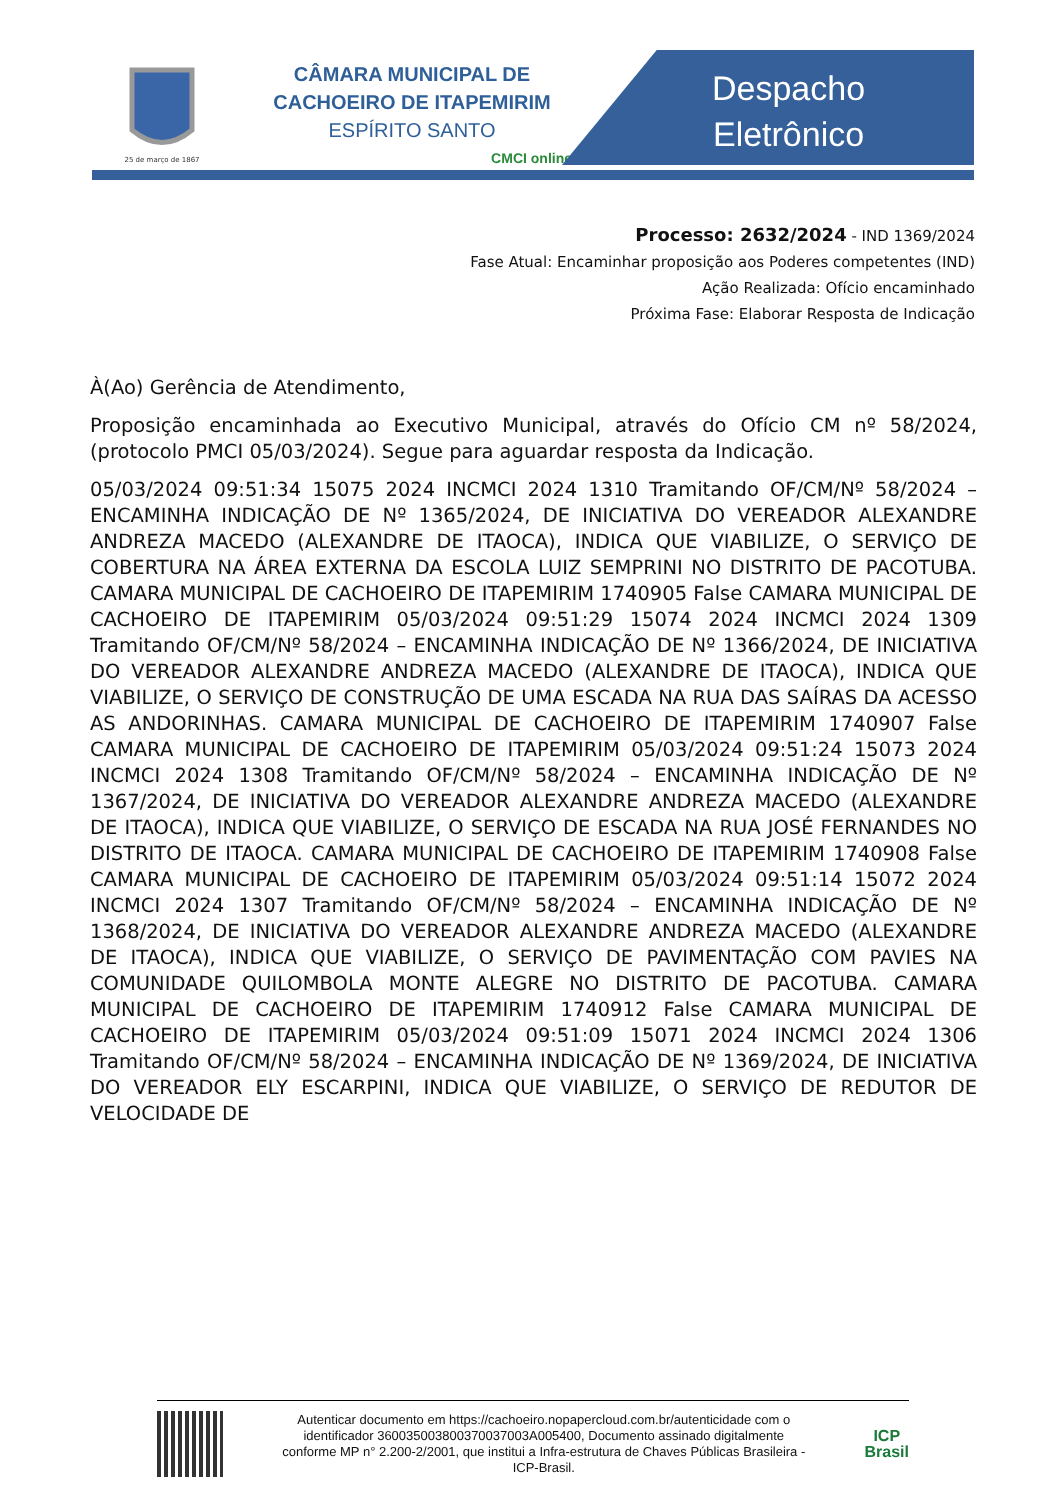25 de março de 1867
CÂMARA MUNICIPAL DE
CACHOEIRO DE ITAPEMIRIM
ESPÍRITO SANTO
CMCI online
Despacho
Eletrônico
Processo: 2632/2024 - IND 1369/2024
Fase Atual: Encaminhar proposição aos Poderes competentes (IND)
Ação Realizada: Ofício encaminhado
Próxima Fase: Elaborar Resposta de Indicação
À(Ao) Gerência de Atendimento,
Proposição encaminhada ao Executivo Municipal, através do Ofício CM nº 58/2024, (protocolo PMCI 05/03/2024). Segue para aguardar resposta da Indicação.
05/03/2024 09:51:34 15075 2024 INCMCI 2024 1310 Tramitando OF/CM/Nº 58/2024 – ENCAMINHA INDICAÇÃO DE Nº 1365/2024, DE INICIATIVA DO VEREADOR ALEXANDRE ANDREZA MACEDO (ALEXANDRE DE ITAOCA), INDICA QUE VIABILIZE, O SERVIÇO DE COBERTURA NA ÁREA EXTERNA DA ESCOLA LUIZ SEMPRINI NO DISTRITO DE PACOTUBA. CAMARA MUNICIPAL DE CACHOEIRO DE ITAPEMIRIM 1740905 False CAMARA MUNICIPAL DE CACHOEIRO DE ITAPEMIRIM 05/03/2024 09:51:29 15074 2024 INCMCI 2024 1309 Tramitando OF/CM/Nº 58/2024 – ENCAMINHA INDICAÇÃO DE Nº 1366/2024, DE INICIATIVA DO VEREADOR ALEXANDRE ANDREZA MACEDO (ALEXANDRE DE ITAOCA), INDICA QUE VIABILIZE, O SERVIÇO DE CONSTRUÇÃO DE UMA ESCADA NA RUA DAS SAÍRAS DA ACESSO AS ANDORINHAS. CAMARA MUNICIPAL DE CACHOEIRO DE ITAPEMIRIM 1740907 False CAMARA MUNICIPAL DE CACHOEIRO DE ITAPEMIRIM 05/03/2024 09:51:24 15073 2024 INCMCI 2024 1308 Tramitando OF/CM/Nº 58/2024 – ENCAMINHA INDICAÇÃO DE Nº 1367/2024, DE INICIATIVA DO VEREADOR ALEXANDRE ANDREZA MACEDO (ALEXANDRE DE ITAOCA), INDICA QUE VIABILIZE, O SERVIÇO DE ESCADA NA RUA JOSÉ FERNANDES NO DISTRITO DE ITAOCA. CAMARA MUNICIPAL DE CACHOEIRO DE ITAPEMIRIM 1740908 False CAMARA MUNICIPAL DE CACHOEIRO DE ITAPEMIRIM 05/03/2024 09:51:14 15072 2024 INCMCI 2024 1307 Tramitando OF/CM/Nº 58/2024 – ENCAMINHA INDICAÇÃO DE Nº 1368/2024, DE INICIATIVA DO VEREADOR ALEXANDRE ANDREZA MACEDO (ALEXANDRE DE ITAOCA), INDICA QUE VIABILIZE, O SERVIÇO DE PAVIMENTAÇÃO COM PAVIES NA COMUNIDADE QUILOMBOLA MONTE ALEGRE NO DISTRITO DE PACOTUBA. CAMARA MUNICIPAL DE CACHOEIRO DE ITAPEMIRIM 1740912 False CAMARA MUNICIPAL DE CACHOEIRO DE ITAPEMIRIM 05/03/2024 09:51:09 15071 2024 INCMCI 2024 1306 Tramitando OF/CM/Nº 58/2024 – ENCAMINHA INDICAÇÃO DE Nº 1369/2024, DE INICIATIVA DO VEREADOR ELY ESCARPINI, INDICA QUE VIABILIZE, O SERVIÇO DE REDUTOR DE VELOCIDADE DE
Autenticar documento em https://cachoeiro.nopapercloud.com.br/autenticidade com o identificador 360035003800370037003A005400, Documento assinado digitalmente conforme MP n° 2.200-2/2001, que institui a Infra-estrutura de Chaves Públicas Brasileira - ICP-Brasil.
ICP
Brasil